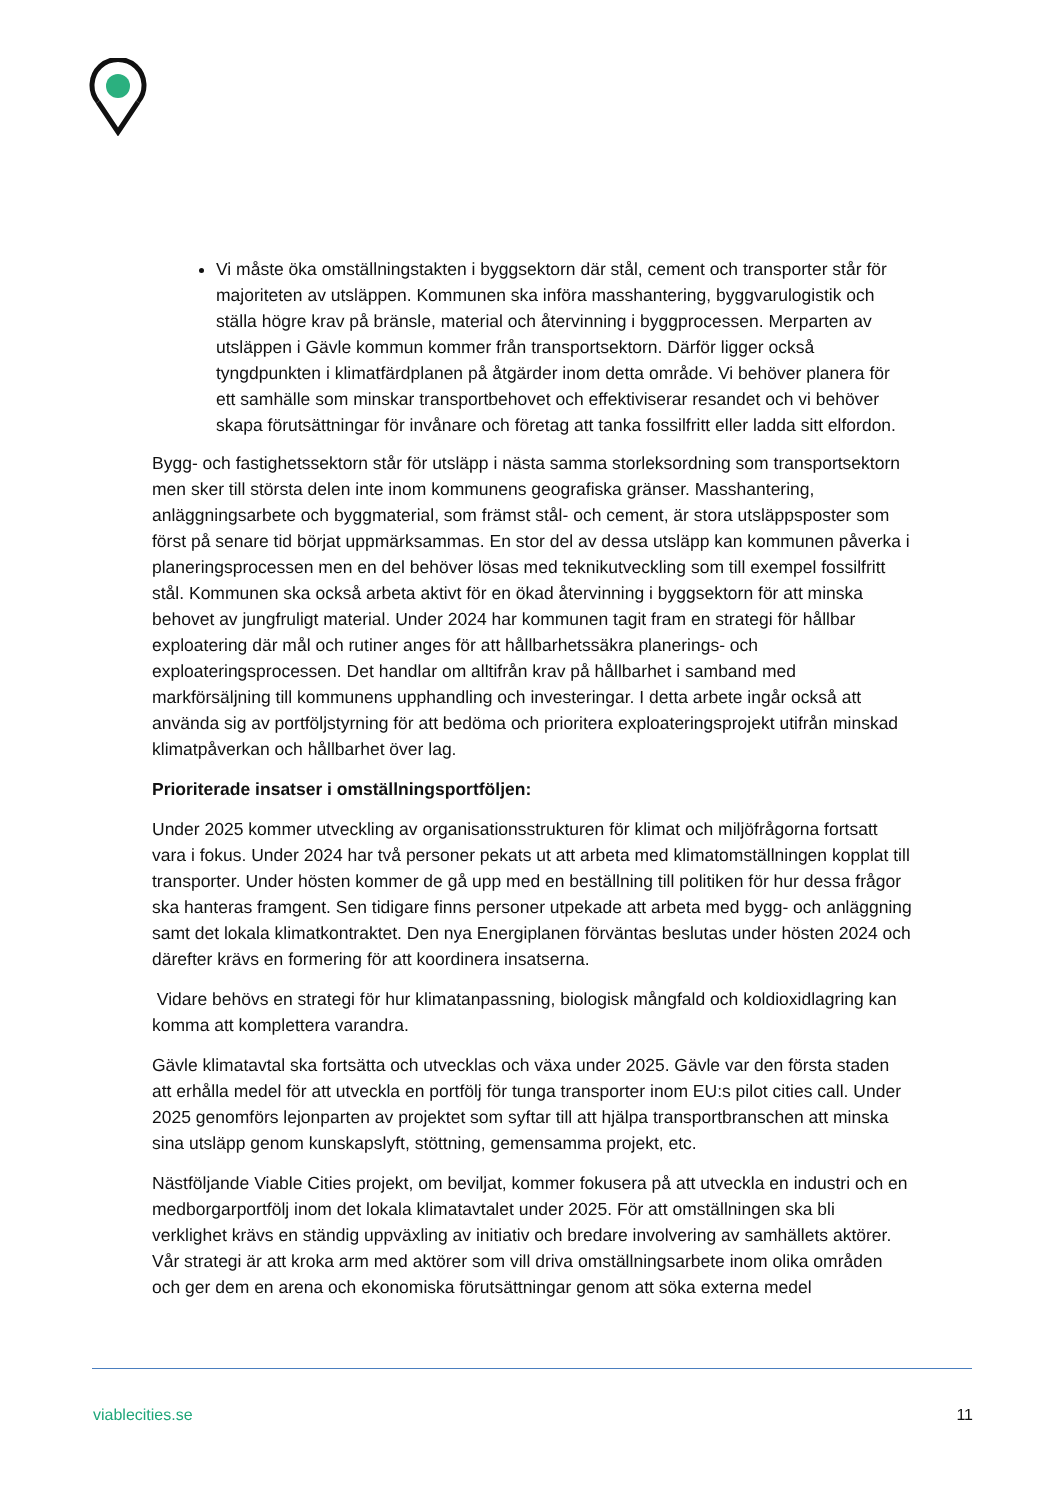Vi måste öka omställningstakten i byggsektorn där stål, cement och transporter står för majoriteten av utsläppen. Kommunen ska införa masshantering, byggvarulogistik och ställa högre krav på bränsle, material och återvinning i byggprocessen. Merparten av utsläppen i Gävle kommun kommer från transportsektorn. Därför ligger också tyngdpunkten i klimatfärdplanen på åtgärder inom detta område. Vi behöver planera för ett samhälle som minskar transportbehovet och effektiviserar resandet och vi behöver skapa förutsättningar för invånare och företag att tanka fossilfritt eller ladda sitt elfordon.
Bygg- och fastighetssektorn står för utsläpp i nästa samma storleksordning som transportsektorn men sker till största delen inte inom kommunens geografiska gränser. Masshantering, anläggningsarbete och byggmaterial, som främst stål- och cement, är stora utsläppsposter som först på senare tid börjat uppmärksammas. En stor del av dessa utsläpp kan kommunen påverka i planeringsprocessen men en del behöver lösas med teknikutveckling som till exempel fossilfritt stål. Kommunen ska också arbeta aktivt för en ökad återvinning i byggsektorn för att minska behovet av jungfruligt material. Under 2024 har kommunen tagit fram en strategi för hållbar exploatering där mål och rutiner anges för att hållbarhetssäkra planerings- och exploateringsprocessen. Det handlar om alltifrån krav på hållbarhet i samband med markförsäljning till kommunens upphandling och investeringar. I detta arbete ingår också att använda sig av portföljstyrning för att bedöma och prioritera exploateringsprojekt utifrån minskad klimatpåverkan och hållbarhet över lag.
Prioriterade insatser i omställningsportföljen:
Under 2025 kommer utveckling av organisationsstrukturen för klimat och miljöfrågorna fortsatt vara i fokus. Under 2024 har två personer pekats ut att arbeta med klimatomställningen kopplat till transporter. Under hösten kommer de gå upp med en beställning till politiken för hur dessa frågor ska hanteras framgent. Sen tidigare finns personer utpekade att arbeta med bygg- och anläggning samt det lokala klimatkontraktet. Den nya Energiplanen förväntas beslutas under hösten 2024 och därefter krävs en formering för att koordinera insatserna.
Vidare behövs en strategi för hur klimatanpassning, biologisk mångfald och koldioxidlagring kan komma att komplettera varandra.
Gävle klimatavtal ska fortsätta och utvecklas och växa under 2025. Gävle var den första staden att erhålla medel för att utveckla en portfölj för tunga transporter inom EU:s pilot cities call. Under 2025 genomförs lejonparten av projektet som syftar till att hjälpa transportbranschen att minska sina utsläpp genom kunskapslyft, stöttning, gemensamma projekt, etc.
Nästföljande Viable Cities projekt, om beviljat, kommer fokusera på att utveckla en industri och en medborgarportfölj inom det lokala klimatavtalet under 2025. För att omställningen ska bli verklighet krävs en ständig uppväxling av initiativ och bredare involvering av samhällets aktörer. Vår strategi är att kroka arm med aktörer som vill driva omställningsarbete inom olika områden och ger dem en arena och ekonomiska förutsättningar genom att söka externa medel
viablecities.se 11